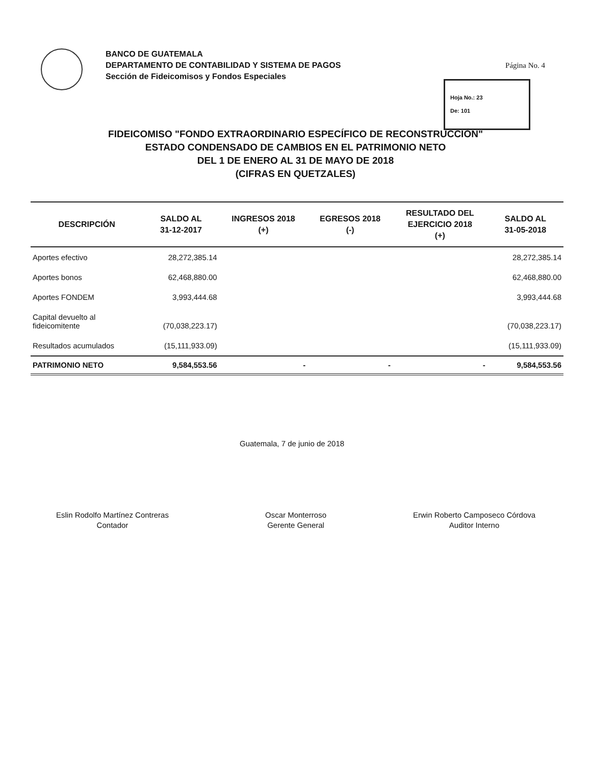BANCO DE GUATEMALA
DEPARTAMENTO DE CONTABILIDAD Y SISTEMA DE PAGOS
Sección de Fideicomisos y Fondos Especiales
Página No. 4
Hoja No.: 23
De: 101
FIDEICOMISO "FONDO EXTRAORDINARIO ESPECÍFICO DE RECONSTRUCCIÓN"
ESTADO CONDENSADO DE CAMBIOS EN EL PATRIMONIO NETO
DEL 1 DE ENERO AL 31 DE MAYO DE 2018
(CIFRAS EN QUETZALES)
| DESCRIPCIÓN | SALDO AL 31-12-2017 | INGRESOS 2018 (+) | EGRESOS 2018 (-) | RESULTADO DEL EJERCICIO 2018 (+) | SALDO AL 31-05-2018 |
| --- | --- | --- | --- | --- | --- |
| Aportes efectivo | 28,272,385.14 | | | | 28,272,385.14 |
| Aportes bonos | 62,468,880.00 | | | | 62,468,880.00 |
| Aportes FONDEM | 3,993,444.68 | | | | 3,993,444.68 |
| Capital devuelto al fideicomitente | (70,038,223.17) | | | | (70,038,223.17) |
| Resultados acumulados | (15,111,933.09) | | | | (15,111,933.09) |
| PATRIMONIO NETO | 9,584,553.56 | - | - | - | 9,584,553.56 |
Guatemala, 7 de junio de 2018
Eslin Rodolfo Martínez Contreras
Contador
Oscar Monterroso
Gerente General
Erwin Roberto Camposeco Córdova
Auditor Interno